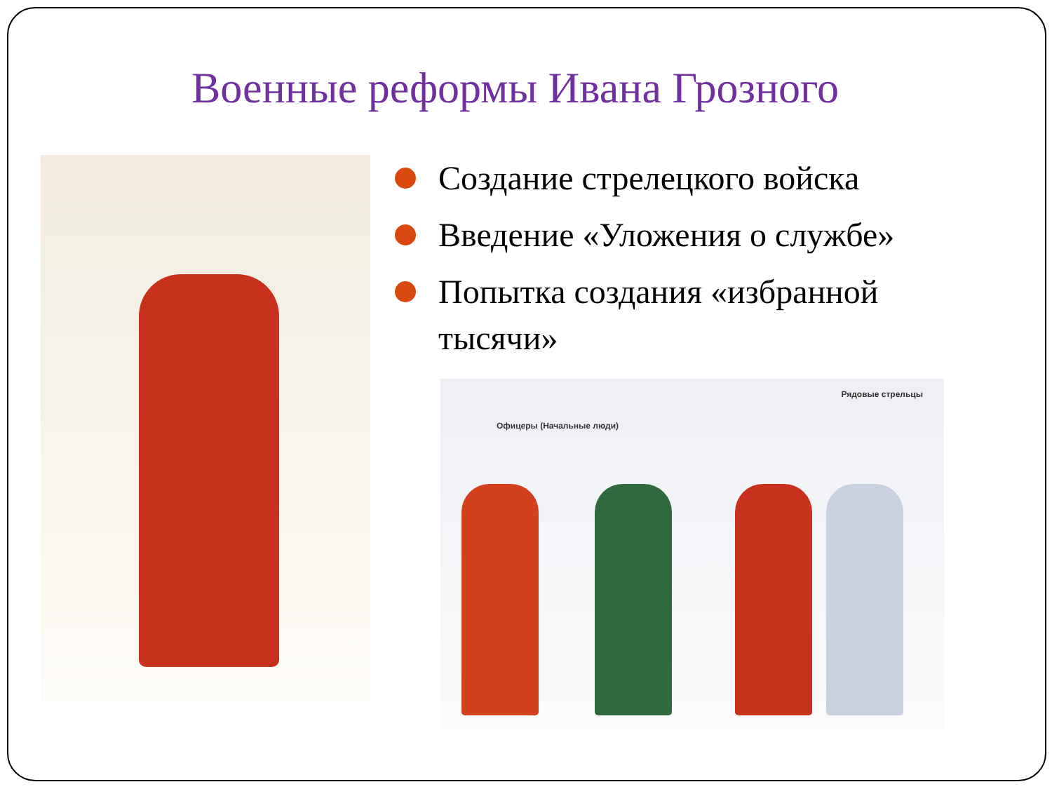Военные реформы Ивана Грозного
Создание стрелецкого войска
Введение «Уложения о службе»
Попытка создания «избранной тысячи»
Офицеры (Начальные люди)
Рядовые стрельцы